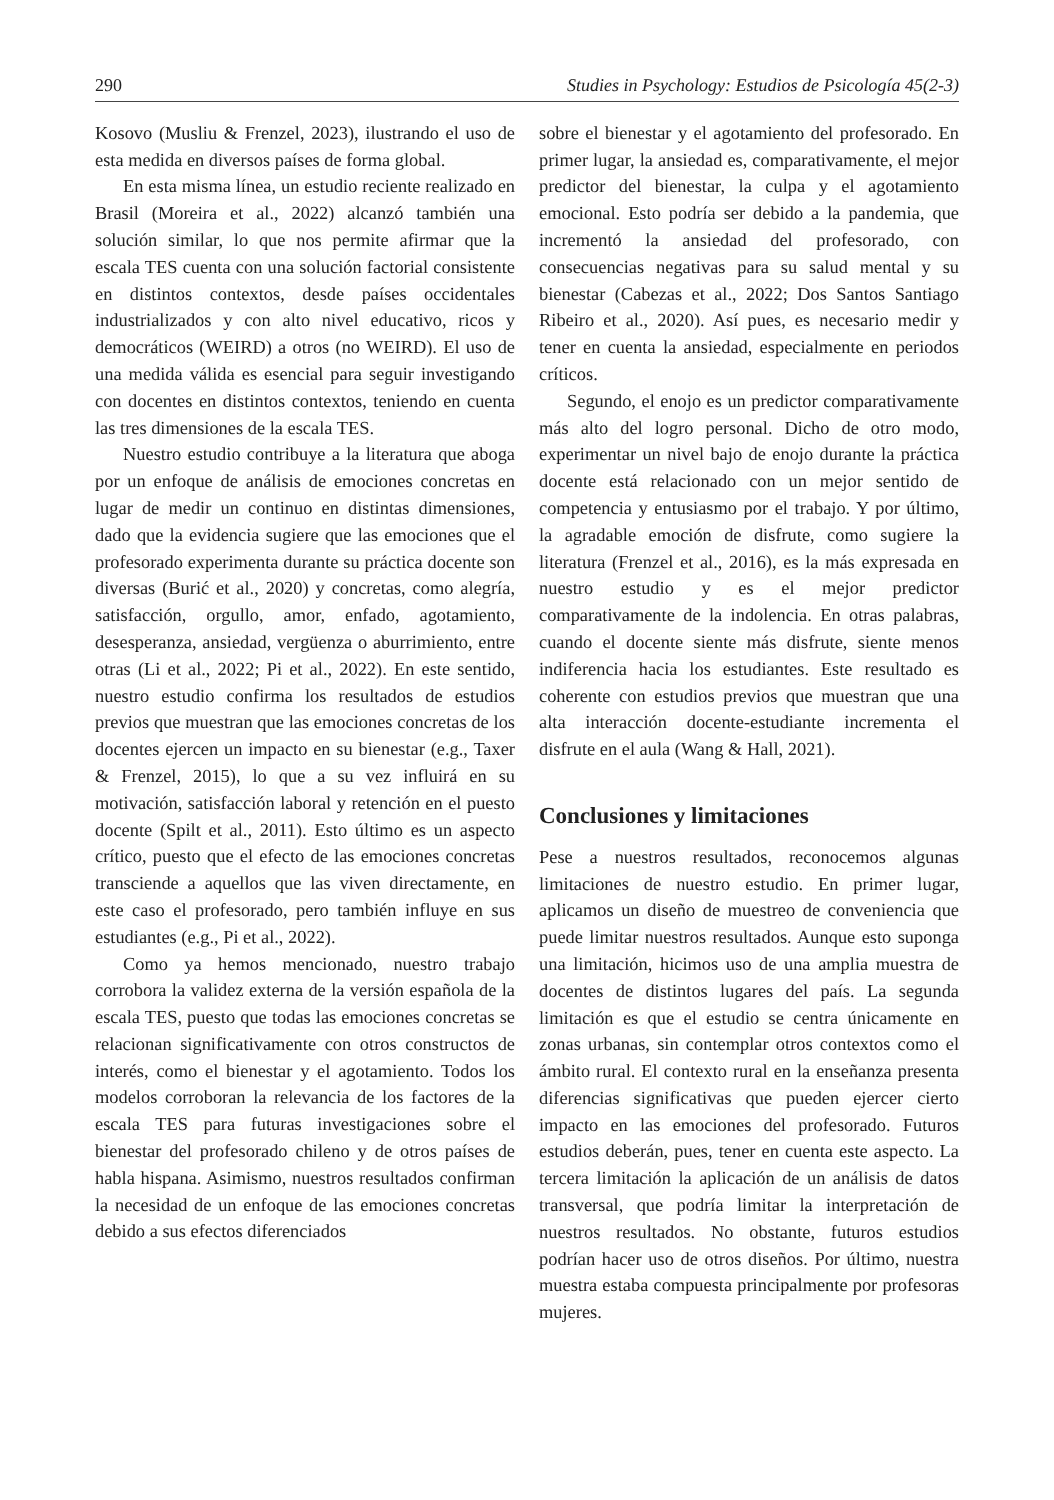290 Studies in Psychology: Estudios de Psicología 45(2-3)
Kosovo (Musliu & Frenzel, 2023), ilustrando el uso de esta medida en diversos países de forma global.
En esta misma línea, un estudio reciente realizado en Brasil (Moreira et al., 2022) alcanzó también una solución similar, lo que nos permite afirmar que la escala TES cuenta con una solución factorial consistente en distintos contextos, desde países occidentales industrializados y con alto nivel educativo, ricos y democráticos (WEIRD) a otros (no WEIRD). El uso de una medida válida es esencial para seguir investigando con docentes en distintos contextos, teniendo en cuenta las tres dimensiones de la escala TES.
Nuestro estudio contribuye a la literatura que aboga por un enfoque de análisis de emociones concretas en lugar de medir un continuo en distintas dimensiones, dado que la evidencia sugiere que las emociones que el profesorado experimenta durante su práctica docente son diversas (Burić et al., 2020) y concretas, como alegría, satisfacción, orgullo, amor, enfado, agotamiento, desesperanza, ansiedad, vergüenza o aburrimiento, entre otras (Li et al., 2022; Pi et al., 2022). En este sentido, nuestro estudio confirma los resultados de estudios previos que muestran que las emociones concretas de los docentes ejercen un impacto en su bienestar (e.g., Taxer & Frenzel, 2015), lo que a su vez influirá en su motivación, satisfacción laboral y retención en el puesto docente (Spilt et al., 2011). Esto último es un aspecto crítico, puesto que el efecto de las emociones concretas transciende a aquellos que las viven directamente, en este caso el profesorado, pero también influye en sus estudiantes (e.g., Pi et al., 2022).
Como ya hemos mencionado, nuestro trabajo corrobora la validez externa de la versión española de la escala TES, puesto que todas las emociones concretas se relacionan significativamente con otros constructos de interés, como el bienestar y el agotamiento. Todos los modelos corroboran la relevancia de los factores de la escala TES para futuras investigaciones sobre el bienestar del profesorado chileno y de otros países de habla hispana. Asimismo, nuestros resultados confirman la necesidad de un enfoque de las emociones concretas debido a sus efectos diferenciados
sobre el bienestar y el agotamiento del profesorado. En primer lugar, la ansiedad es, comparativamente, el mejor predictor del bienestar, la culpa y el agotamiento emocional. Esto podría ser debido a la pandemia, que incrementó la ansiedad del profesorado, con consecuencias negativas para su salud mental y su bienestar (Cabezas et al., 2022; Dos Santos Santiago Ribeiro et al., 2020). Así pues, es necesario medir y tener en cuenta la ansiedad, especialmente en periodos críticos.
Segundo, el enojo es un predictor comparativamente más alto del logro personal. Dicho de otro modo, experimentar un nivel bajo de enojo durante la práctica docente está relacionado con un mejor sentido de competencia y entusiasmo por el trabajo. Y por último, la agradable emoción de disfrute, como sugiere la literatura (Frenzel et al., 2016), es la más expresada en nuestro estudio y es el mejor predictor comparativamente de la indolencia. En otras palabras, cuando el docente siente más disfrute, siente menos indiferencia hacia los estudiantes. Este resultado es coherente con estudios previos que muestran que una alta interacción docente-estudiante incrementa el disfrute en el aula (Wang & Hall, 2021).
Conclusiones y limitaciones
Pese a nuestros resultados, reconocemos algunas limitaciones de nuestro estudio. En primer lugar, aplicamos un diseño de muestreo de conveniencia que puede limitar nuestros resultados. Aunque esto suponga una limitación, hicimos uso de una amplia muestra de docentes de distintos lugares del país. La segunda limitación es que el estudio se centra únicamente en zonas urbanas, sin contemplar otros contextos como el ámbito rural. El contexto rural en la enseñanza presenta diferencias significativas que pueden ejercer cierto impacto en las emociones del profesorado. Futuros estudios deberán, pues, tener en cuenta este aspecto. La tercera limitación la aplicación de un análisis de datos transversal, que podría limitar la interpretación de nuestros resultados. No obstante, futuros estudios podrían hacer uso de otros diseños. Por último, nuestra muestra estaba compuesta principalmente por profesoras mujeres.